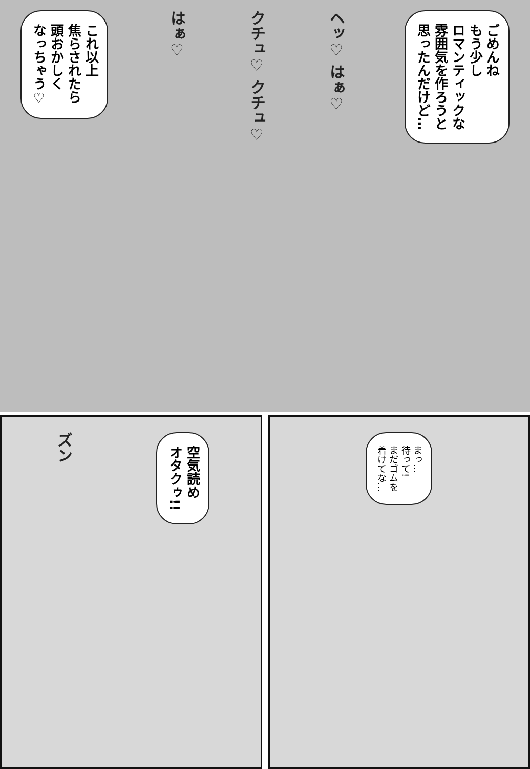ごめんね
もう少し
ロマンティックな
雰囲気を作ろうと
思ったんだけど…
ヘッ♡ はぁ♡
クチュ♡ クチュ♡
はぁ♡
これ以上
焦らされたら
頭おかしく
なっちゃう♡
まっ…
待って!
まだゴムを
着けてな…
空気読め
オタクゥ!!
ズン